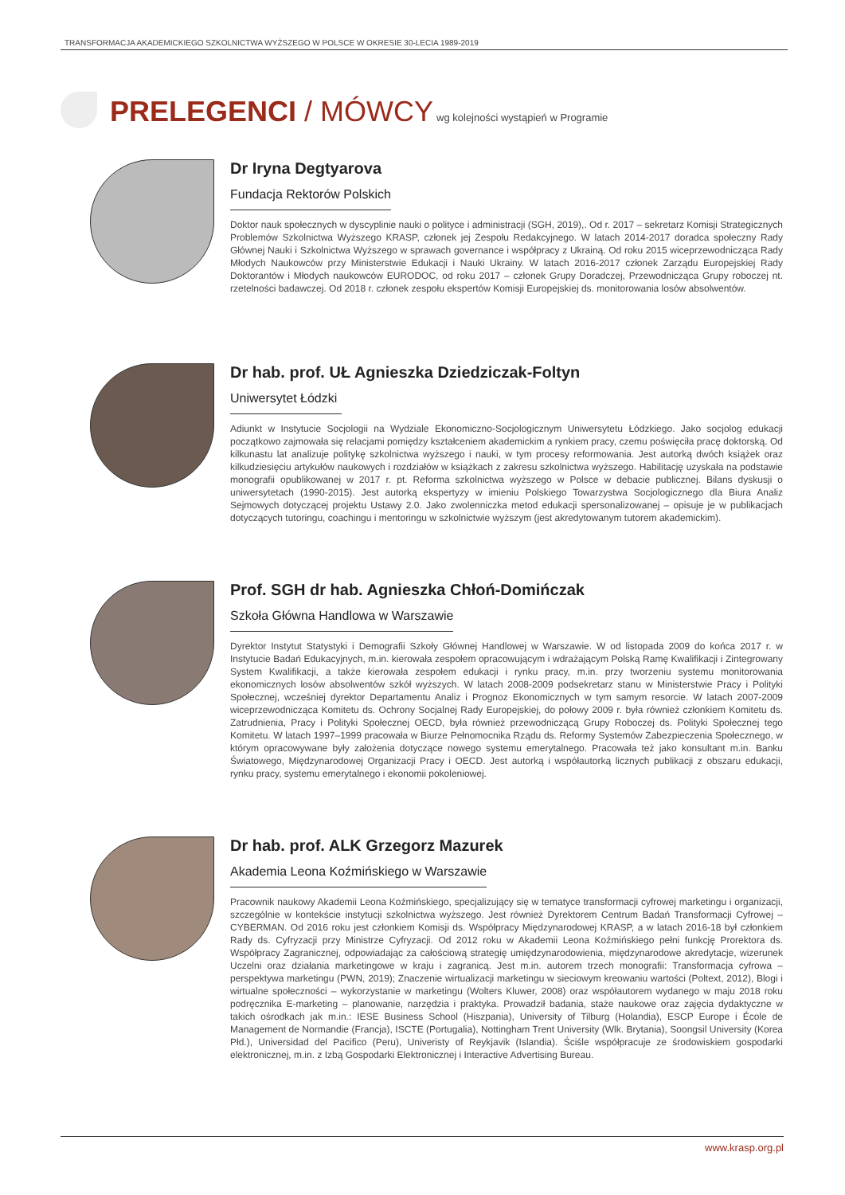TRANSFORMACJA AKADEMICKIEGO SZKOLNICTWA WYŻSZEGO W POLSCE W OKRESIE 30-LECIA 1989-2019
PRELEGENCI / MÓWCY
wg kolejności wystąpień w Programie
Dr Iryna Degtyarova
Fundacja Rektorów Polskich
Doktor nauk społecznych w dyscyplinie nauki o polityce i administracji (SGH, 2019),. Od r. 2017 – sekretarz Komisji Strategicznych Problemów Szkolnictwa Wyższego KRASP, członek jej Zespołu Redakcyjnego. W latach 2014-2017 doradca społeczny Rady Głównej Nauki i Szkolnictwa Wyższego w sprawach governance i współpracy z Ukrainą. Od roku 2015 wice­przewodnicząca Rady Młodych Naukowców przy Ministerstwie Edukacji i Nauki Ukrainy. W latach 2016-2017 członek Zarządu Europejskiej Rady Doktorantów i Młodych naukowców EURODOC, od roku 2017 – członek Grupy Doradczej, Przewodnicząca Grupy roboczej nt. rzetelności badawczej. Od 2018 r. członek zespołu ekspertów Komisji Europejskiej ds. monitorowania losów absolwentów.
Dr hab. prof. UŁ Agnieszka Dziedziczak-Foltyn
Uniwersytet Łódzki
Adiunkt w Instytucie Socjologii na Wydziale Ekonomiczno-Socjologicznym Uniwersytetu Łódzkiego. Jako socjolog edukacji początkowo zajmowała się relacjami pomiędzy kształceniem akademickim a rynkiem pracy, czemu poświęciła pracę doktorską. Od kilkunastu lat analizuje politykę szkolnictwa wyższego i nauki, w tym procesy reformowania. Jest autorką dwóch książek oraz kilkudziesięciu artykułów naukowych i rozdziałów w książkach z zakresu szkolnictwa wyższego. Habilitację uzyskała na podstawie monografii opublikowanej w 2017 r. pt. Reforma szkolnictwa wyższego w Polsce w debacie publicznej. Bilans dyskusji o uniwersytetach (1990-2015). Jest autorką ekspertyzy w imieniu Polskiego Towarzystwa Socjologicznego dla Biura Analiz Sejmowych dotyczącej projektu Ustawy 2.0. Jako zwolenniczka metod edukacji spersonalizowanej – opisuje je w publikacjach dotyczących tutoringu, coachingu i mentoringu w szkolnictwie wyższym (jest akredytowanym tutorem akademickim).
Prof. SGH dr hab. Agnieszka Chłoń-Domińczak
Szkoła Główna Handlowa w Warszawie
Dyrektor Instytut Statystyki i Demografii Szkoły Głównej Handlowej w Warszawie. W od listopada 2009 do końca 2017 r. w Instytucie Badań Edukacyjnych, m.in. kierowała zespołem opracowującym i wdrażającym Polską Ramę Kwalifikacji i Zintegrowany System Kwalifikacji, a także kierowała zespołem edukacji i rynku pracy, m.in. przy tworzeniu systemu moni­torowania ekonomicznych losów absolwentów szkół wyższych. W latach 2008-2009 podsekretarz stanu w Ministerstwie Pracy i Polityki Społecznej, wcześniej dyrektor Departamentu Analiz i Prognoz Ekonomicznych w tym samym resorcie. W la­tach 2007-2009 wiceprzewodnicząca Komitetu ds. Ochrony Socjalnej Rady Europejskiej, do połowy 2009 r. była również członkiem Komitetu ds. Zatrudnienia, Pracy i Polityki Społecznej OECD, była również przewodniczącą Grupy Roboczej ds. Polityki Społecznej tego Komitetu. W latach 1997–1999 pracowała w Biurze Pełnomocnika Rządu ds. Reformy Systemów Zabezpieczenia Społecznego, w którym opracowywane były założenia dotyczące nowego systemu emerytalnego. Pracowała też jako konsultant m.in. Banku Światowego, Międzynarodowej Organizacji Pracy i OECD. Jest autorką i współautorką licznych publikacji z obszaru edukacji, rynku pracy, systemu emerytalnego i ekonomii pokoleniowej.
Dr hab. prof. ALK Grzegorz Mazurek
Akademia Leona Koźmińskiego w Warszawie
Pracownik naukowy Akademii Leona Koźmińskiego, specjalizujący się w tematyce transformacji cyfrowej marketingu i organiza­cji, szczególnie w kontekście instytucji szkolnictwa wyższego. Jest również Dyrektorem Centrum Badań Transformacji Cyfrowej – CYBERMAN. Od 2016 roku jest członkiem Komisji ds. Współpracy Międzynarodowej KRASP, a w latach 2016-18 był człon­kiem Rady ds. Cyfryzacji przy Ministrze Cyfryzacji. Od 2012 roku w Akademii Leona Koźmińskiego pełni funkcję Prorektora ds. Współpracy Zagranicznej, odpowiadając za całościową strategię umiędzynarodowienia, międzynarodowe akredytacje, wi­zerunek Uczelni oraz działania marketingowe w kraju i zagranicą. Jest m.in. autorem trzech monografii: Transformacja cyfrowa – perspektywa marketingu (PWN, 2019); Znaczenie wirtualizacji marketingu w sieciowym kreowaniu wartości (Poltext, 2012), Blogi i wirtualne społeczności – wykorzystanie w marketingu (Wolters Kluwer, 2008) oraz współautorem wydanego w maju 2018 roku podręcznika E-marketing – planowanie, narzędzia i praktyka. Prowadził badania, staże naukowe oraz zajęcia dydak­tyczne w takich ośrodkach jak m.in.: IESE Business School (Hiszpania), University of Tilburg (Holandia), ESCP Europe i École de Management de Normandie (Francja), ISCTE (Portugalia), Nottingham Trent University (Wlk. Brytania), Soongsil University (Korea Płd.), Universidad del Pacifico (Peru), Univeristy of Reykjavik (Islandia). Ściśle współpracuje ze środowiskiem gospodarki elektronicznej, m.in. z Izbą Gospodarki Elektronicznej i Interactive Advertising Bureau.
www.krasp.org.pl